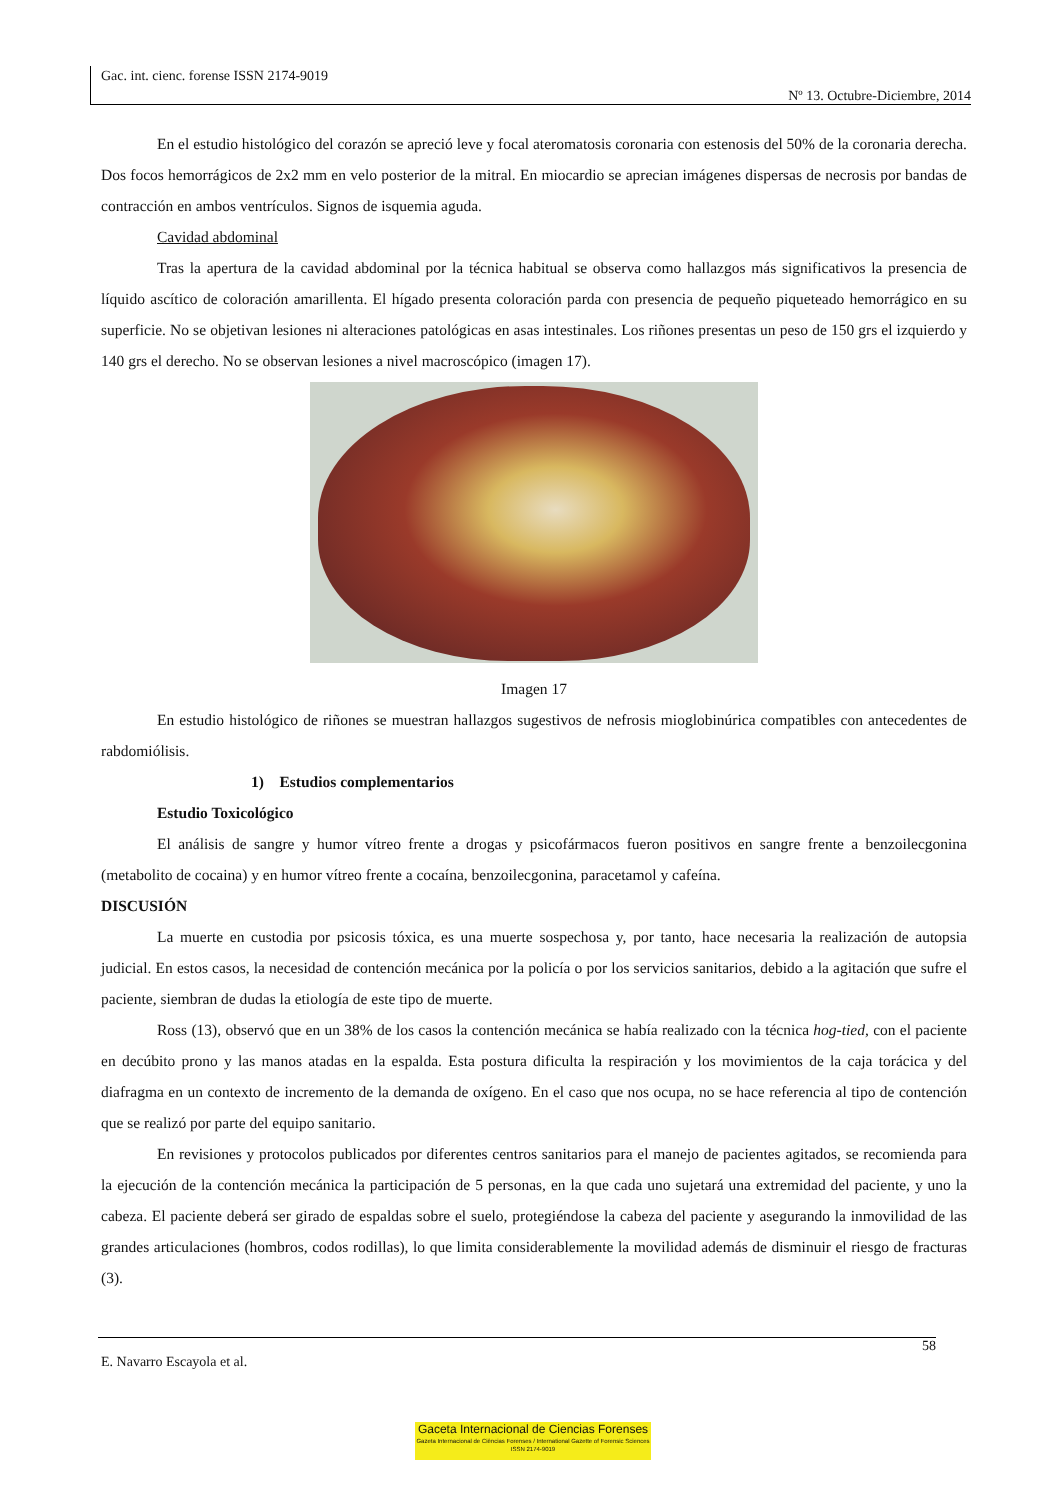Gac. int. cienc. forense ISSN 2174-9019
Nº 13. Octubre-Diciembre, 2014
En el estudio histológico del corazón se apreció leve y focal ateromatosis coronaria con estenosis del 50% de la coronaria derecha. Dos focos hemorrágicos de 2x2 mm en velo posterior de la mitral. En miocardio se aprecian imágenes dispersas de necrosis por bandas de contracción en ambos ventrículos. Signos de isquemia aguda.
Cavidad abdominal
Tras la apertura de la cavidad abdominal por la técnica habitual se observa como hallazgos más significativos la presencia de líquido ascítico de coloración amarillenta. El hígado presenta coloración parda con presencia de pequeño piqueteado hemorrágico en su superficie. No se objetivan lesiones ni alteraciones patológicas en asas intestinales. Los riñones presentas un peso de 150 grs el izquierdo y 140 grs el derecho. No se observan lesiones a nivel macroscópico (imagen 17).
Imagen 17
En estudio histológico de riñones se muestran hallazgos sugestivos de nefrosis mioglobinúrica compatibles con antecedentes de rabdomiólisis.
1) Estudios complementarios
Estudio Toxicológico
El análisis de sangre y humor vítreo frente a drogas y psicofármacos fueron positivos en sangre frente a benzoilecgonina (metabolito de cocaina) y en humor vítreo frente a cocaína, benzoilecgonina, paracetamol y cafeína.
DISCUSIÓN
La muerte en custodia por psicosis tóxica, es una muerte sospechosa y, por tanto, hace necesaria la realización de autopsia judicial. En estos casos, la necesidad de contención mecánica por la policía o por los servicios sanitarios, debido a la agitación que sufre el paciente, siembran de dudas la etiología de este tipo de muerte.
Ross (13), observó que en un 38% de los casos la contención mecánica se había realizado con la técnica hog-tied, con el paciente en decúbito prono y las manos atadas en la espalda. Esta postura dificulta la respiración y los movimientos de la caja torácica y del diafragma en un contexto de incremento de la demanda de oxígeno. En el caso que nos ocupa, no se hace referencia al tipo de contención que se realizó por parte del equipo sanitario.
En revisiones y protocolos publicados por diferentes centros sanitarios para el manejo de pacientes agitados, se recomienda para la ejecución de la contención mecánica la participación de 5 personas, en la que cada uno sujetará una extremidad del paciente, y uno la cabeza. El paciente deberá ser girado de espaldas sobre el suelo, protegiéndose la cabeza del paciente y asegurando la inmovilidad de las grandes articulaciones (hombros, codos rodillas), lo que limita considerablemente la movilidad además de disminuir el riesgo de fracturas (3).
58
E. Navarro Escayola et al.
Gaceta Internacional de Ciencias Forenses
Gazeta Internacional de Ciências Forenses / International Gazette of Forensic Sciences
ISSN 2174-9019